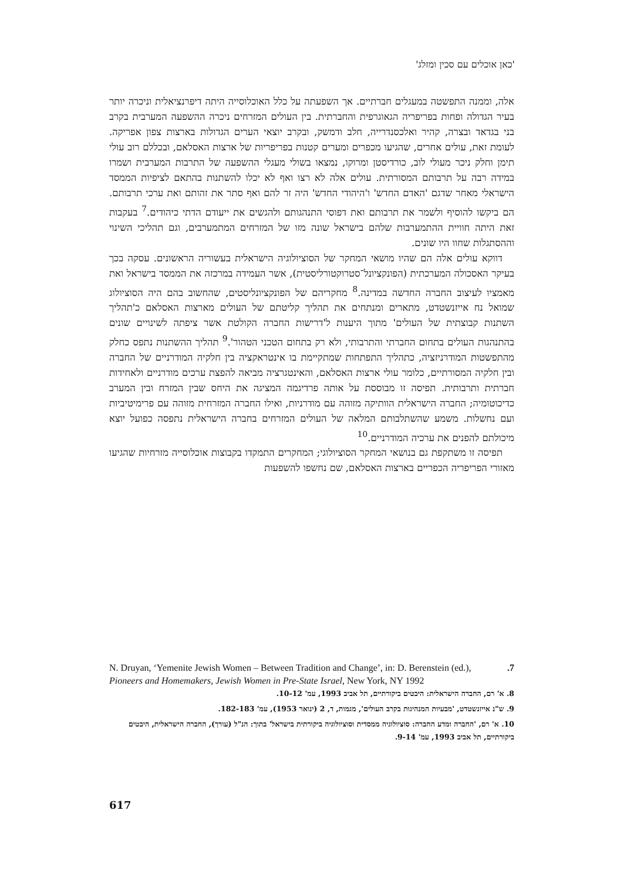'כאן אוכלים עם סכין ומזלג'
אלה, וממנה התפשטה במעגלים חברתיים. אך השפעתה על כלל האוכלוסייה היתה דיפרנציאלית וניכרה יותר בעיר הגדולה ופחות בפריפריה הגאוגרפית והחברתית. בין העולים המזרחים ניכרה ההשפעה המערבית בקרב בני בגדאד ובצרה, קהיר ואלכסנדרייה, חלב ודמשק, ובקרב יוצאי הערים הגדולות בארצות צפון אפריקה. לעומת זאת, עולים אחרים, שהגיעו מכפרים ומערים קטנות בפריפריות של ארצות האסלאם, ובכללם רוב עולי תימן וחלק ניכר מעולי לוב, כורדיסטן ומרוקו, נמצאו בשולי מעגלי ההשפעה של התרבות המערבית ושמרו במידה רבה על תרבותם המסורתית. עולים אלה לא רצו ואף לא יכלו להשתנות בהתאם לציפיות הממסד הישראלי מאחר שדגם 'האדם החדש' ו'היהודי החדש' היה זר להם ואף סתר את זהותם ואת ערכי תרבותם. הם ביקשו להוסיף ולשמר את תרבותם ואת דפוסי התנהגותם ולהגשים את ייעודם הדתי כיהודים.<sup>7</sup> בעקבות זאת היתה חוויית ההתמערבות שלהם בישראל שונה מזו של המזרחים המתמערבים, וגם תהליכי השינוי וההסתגלות שחוו היו שונים.
דווקא עולים אלה הם שהיו מושאי המחקר של הסוציולוגיה הישראלית בעשוריה הראשונים. עסקה בכך בעיקר האסכולה המערכתית (הפונקציונל־סטרוקטורליסטית), אשר העמידה במרכזה את הממסד בישראל ואת מאמציו לעיצוב החברה החדשה במדינה.<sup>8</sup> מחקריהם של הפונקציונליסטים, שהחשוב בהם היה הסוציולוג שמואל נח אייזנשטדט, מתארים ומנתחים את תהליך קליטתם של העולים מארצות האסלאם כ'תהליך השתנות קבוצתית של העולים' מתוך היענות ל'דרישות החברה הקולטת אשר ציפתה לשינויים שונים בהתנהגות העולים בתחום החברתי והתרבותי, ולא רק בתחום הטכני הטהור'.<sup>9</sup> תהליך ההשתנות נתפס כחלק מהתפשטות המודרניזציה, כתהליך התפתחות שמתקיימת בו אינטראקציה בין חלקיה המודרניים של החברה ובין חלקיה המסורתיים, כלומר עולי ארצות האסלאם, והאינטגרציה מביאה להפצת ערכים מודרניים ולאחידות חברתית ותרבותית. תפיסה זו מבוססת על אותה פרדיגמה המציגה את היחס שבין המזרח ובין המערב כדיכוטומיה; החברה הישראלית הוותיקה מזוהה עם מודרניות, ואילו החברה המזרחית מזוהה עם פרימיטיביות ועם נחשלות. משמע שהשתלבותם המלאה של העולים המזרחים בחברה הישראלית נתפסה כפועל יוצא מיכולתם להפנים את ערכיה המודרניים.<sup>10</sup>
תפיסה זו משתקפת גם בנושאי המחקר הסוציולוגי; המחקרים התמקדו בקבוצות אוכלוסייה מזרחיות שהגיעו מאזורי הפריפריה הכפריים בארצות האסלאם, שם נחשפו להשפעות
N. Druyan, ‘Yemenite Jewish Women – Between Tradition and Change’, in: D. Berenstein (ed.), Pioneers and Homemakers, Jewish Women in Pre-State Israel, New York, NY 1992.7
8. א' רם, החברה הישראלית: היבטים ביקורתיים, תל אביב 1993, עמ' 10-12.
9. ש"נ אייזנשטדט, 'מבעיות המנהיגות בקרב העולים', מגמות, ד, 2 (ינואר 1953), עמ' 182-183.
10. א' רם, 'החברה ומדע החברה: סוציולוגיה ממסדית וסוציולוגיה ביקורתית בישראל' בתוך: הנ"ל (עורך), החברה הישראלית, היבטים ביקורתיים, תל אביב 1993, עמ' 9-14.
617